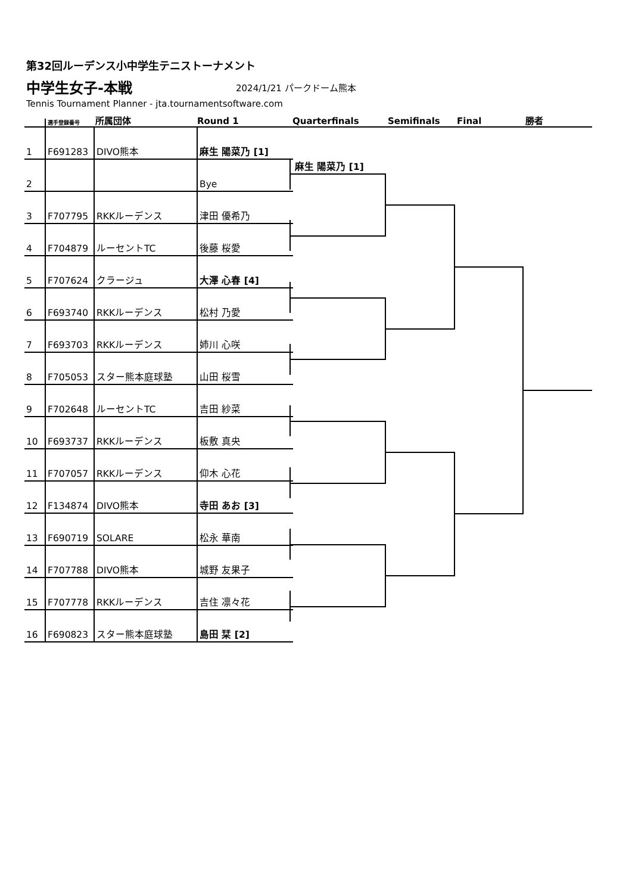第32回ルーデンス小中学生テニストーナメント
中学生女子-本戦 2024/1/21 パークドーム熊本
Tennis Tournament Planner - jta.tournamentsoftware.com
選手登録番号
所属団体
Round 1
Quarterfinals
Semifinals
Final
勝者
| 1 | F691283 | DIVO熊本 | 麻生 陽菜乃 [1] | |
| 2 | | | Bye | 麻生 陽菜乃 [1] |
| 3 | F707795 | RKKルーデンス | 津田 優希乃 | |
| 4 | F704879 | ルーセントTC | 後藤 桜愛 | |
| 5 | F707624 | クラージュ | 大澤 心春 [4] | |
| 6 | F693740 | RKKルーデンス | 松村 乃愛 | |
| 7 | F693703 | RKKルーデンス | 姉川 心咲 | |
| 8 | F705053 | スター熊本庭球塾 | 山田 桜雪 | |
| 9 | F702648 | ルーセントTC | 吉田 紗菜 | |
| 10 | F693737 | RKKルーデンス | 板敷 真央 | |
| 11 | F707057 | RKKルーデンス | 仰木 心花 | |
| 12 | F134874 | DIVO熊本 | 寺田 あお [3] | |
| 13 | F690719 | SOLARE | 松永 華南 | |
| 14 | F707788 | DIVO熊本 | 城野 友果子 | |
| 15 | F707778 | RKKルーデンス | 吉住 凛々花 | |
| 16 | F690823 | スター熊本庭球塾 | 島田 栞 [2] | |